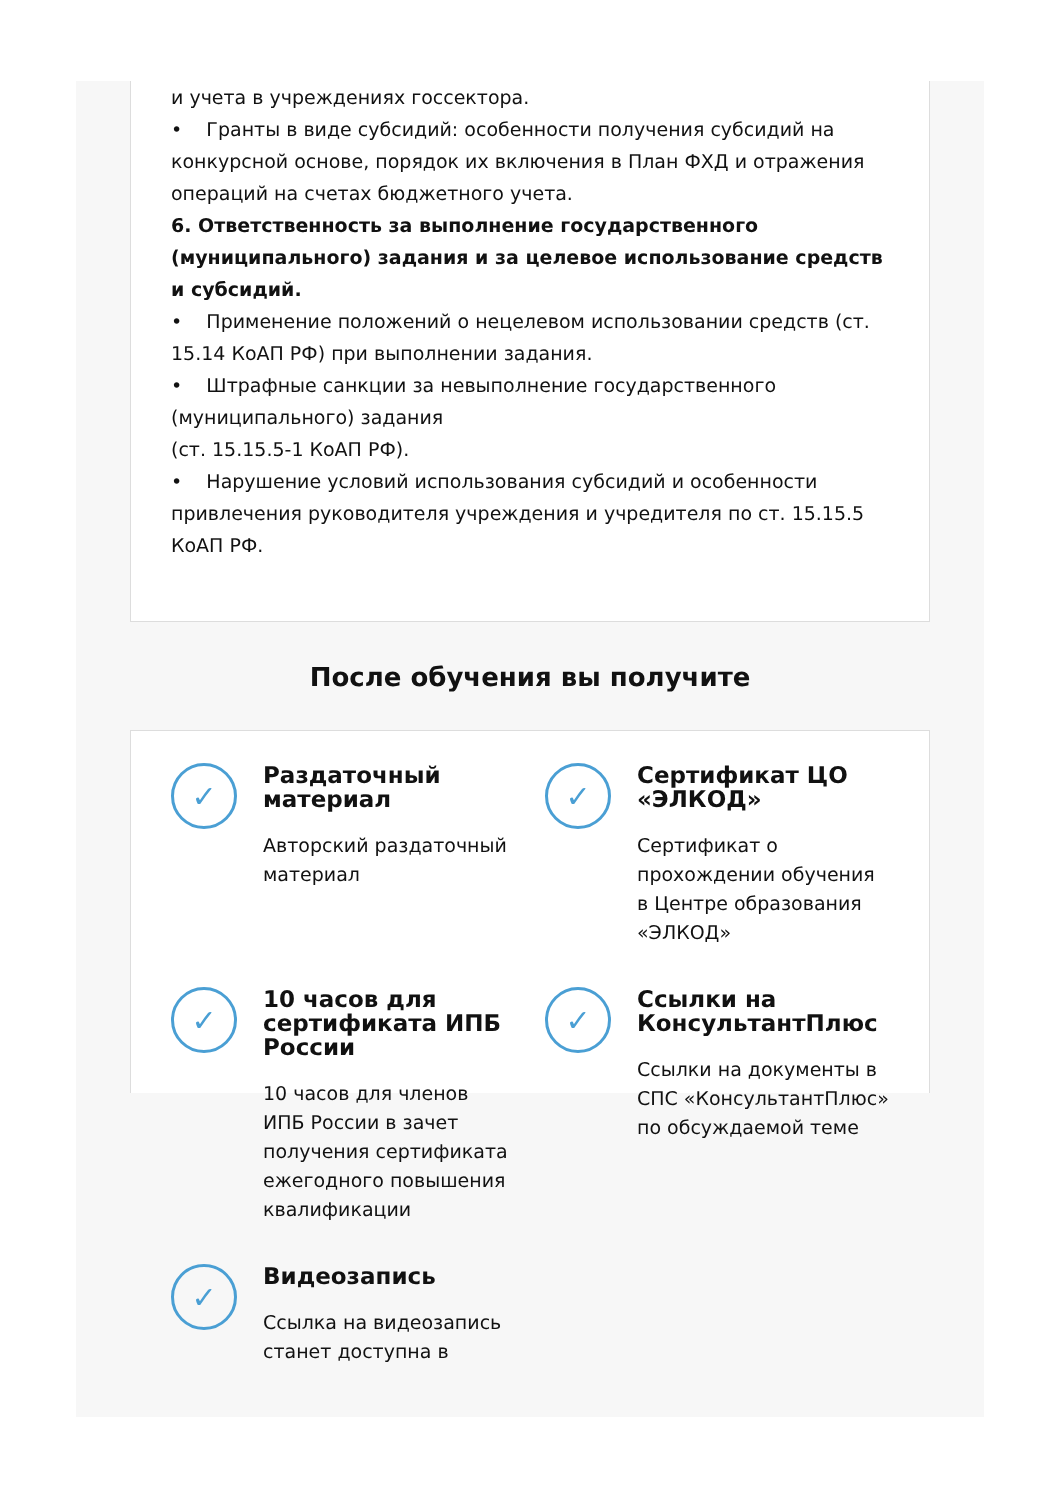и учета в учреждениях госсектора.
• Гранты в виде субсидий: особенности получения субсидий на конкурсной основе, порядок их включения в План ФХД и отражения операций на счетах бюджетного учета.
6. Ответственность за выполнение государственного (муниципального) задания и за целевое использование средств и субсидий.
• Применение положений о нецелевом использовании средств (ст. 15.14 КоАП РФ) при выполнении задания.
• Штрафные санкции за невыполнение государственного (муниципального) задания
(ст. 15.15.5-1 КоАП РФ).
• Нарушение условий использования субсидий и особенности привлечения руководителя учреждения и учредителя по ст. 15.15.5 КоАП РФ.
После обучения вы получите
✓
Раздаточный материал
Авторский раздаточный материал
✓
Сертификат ЦО «ЭЛКОД»
Сертификат о прохождении обучения в Центре образования «ЭЛКОД»
✓
10 часов для сертификата ИПБ России
10 часов для членов ИПБ России в зачет получения сертификата ежегодного повышения квалификации
✓
Ссылки на КонсультантПлюс
Ссылки на документы в СПС «КонсультантПлюс» по обсуждаемой теме
✓
Видеозапись
Ссылка на видеозапись станет доступна в